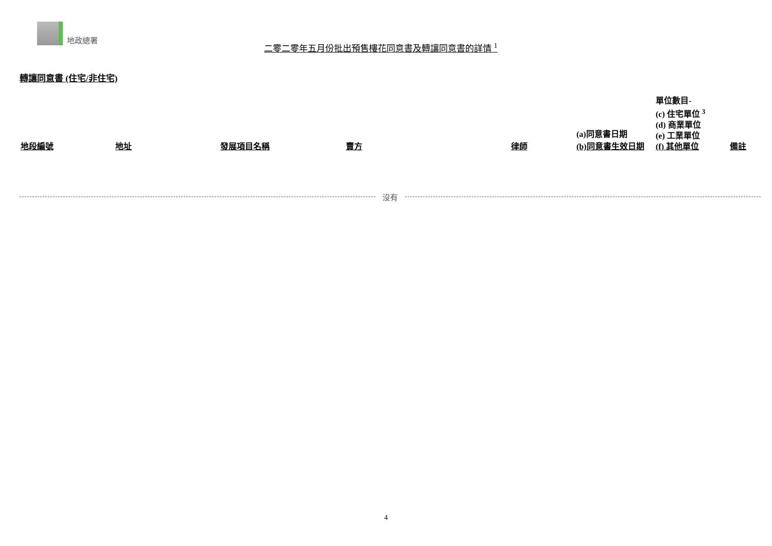地政總署
二零二零年五月份批出預售樓花同意書及轉讓同意書的詳情 <sup>1</sup>
轉讓同意書 (住宅/非住宅)
| 地段編號 | 地址 | 發展項目名稱 | 賣方 | 律師 | (a)同意書日期 (b)同意書生效日期 | 單位數目- (c) 住宅單位 <sup>3</sup> (d) 商業單位 (e) 工業單位 (f) 其他單位 | 備註 |
| --- | --- | --- | --- | --- | --- | --- | --- |
沒有
4